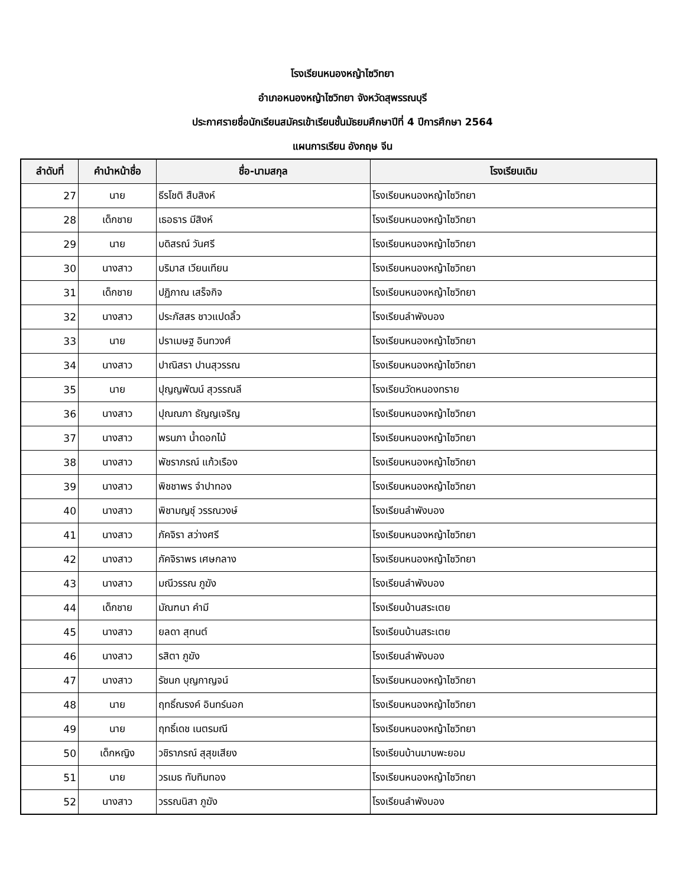โรงเรียนหนองหญ้าไซวิทยา
อำเภอหนองหญ้าไซวิทยา จังหวัดสุพรรณบุรี
ประกาศรายชื่อนักเรียนสมัครเข้าเรียนชั้นมัธยมศึกษาปีที่ 4 ปีการศึกษา 2564
แผนการเรียน อังกฤษ จีน
| ลำดับที่ | คำนำหน้าชื่อ | ชื่อ-นามสกุล | โรงเรียนเดิม |
| --- | --- | --- | --- |
| 27 | นาย | ธีรโชติ สืบสิงห์ | โรงเรียนหนองหญ้าไซวิทยา |
| 28 | เด็กชาย | เธอธาร มีสิงห์ | โรงเรียนหนองหญ้าไซวิทยา |
| 29 | นาย | บดิสรณ์ วันศรี | โรงเรียนหนองหญ้าไซวิทยา |
| 30 | นางสาว | บริมาส เวียนเทียน | โรงเรียนหนองหญ้าไซวิทยา |
| 31 | เด็กชาย | ปฏิภาณ เสร็จกิจ | โรงเรียนหนองหญ้าไซวิทยา |
| 32 | นางสาว | ประภัสสร ชาวแปดลิ้ว | โรงเรียนลำพังบอง |
| 33 | นาย | ปราเมษฐ อินทวงศ์ | โรงเรียนหนองหญ้าไซวิทยา |
| 34 | นางสาว | ปาณิสรา ปานสุวรรณ | โรงเรียนหนองหญ้าไซวิทยา |
| 35 | นาย | ปุญญพัฒน์ สุวรรณลี | โรงเรียนวัดหนองทราย |
| 36 | นางสาว | ปุณณภา ธัญญเจริญ | โรงเรียนหนองหญ้าไซวิทยา |
| 37 | นางสาว | พรนภา น้ำดอกไม้ | โรงเรียนหนองหญ้าไซวิทยา |
| 38 | นางสาว | พัชราภรณ์ แก้วเรือง | โรงเรียนหนองหญ้าไซวิทยา |
| 39 | นางสาว | พิชชาพร จำปาทอง | โรงเรียนหนองหญ้าไซวิทยา |
| 40 | นางสาว | พิชามญชุ์ วรรณวงษ์ | โรงเรียนลำพังบอง |
| 41 | นางสาว | ภัคจิรา สว่างศรี | โรงเรียนหนองหญ้าไซวิทยา |
| 42 | นางสาว | ภัคจิราพร เศษกลาง | โรงเรียนหนองหญ้าไซวิทยา |
| 43 | นางสาว | มณีวรรณ ภูฆัง | โรงเรียนลำพังบอง |
| 44 | เด็กชาย | มัณฑนา คำมี | โรงเรียนบ้านสระเตย |
| 45 | นางสาว | ยลดา สุทนต์ | โรงเรียนบ้านสระเตย |
| 46 | นางสาว | รสิตา ภูฆัง | โรงเรียนลำพังบอง |
| 47 | นางสาว | รัชนก บุญกาญจน์ | โรงเรียนหนองหญ้าไซวิทยา |
| 48 | นาย | ฤทธิ์ณรงค์ อินทร์นอก | โรงเรียนหนองหญ้าไซวิทยา |
| 49 | นาย | ฤทธิ์เดช เนตรมณี | โรงเรียนหนองหญ้าไซวิทยา |
| 50 | เด็กหญิง | วชิราภรณ์ สุสุขเสียง | โรงเรียนบ้านมาบพะยอม |
| 51 | นาย | วรเมธ ทับทิมทอง | โรงเรียนหนองหญ้าไซวิทยา |
| 52 | นางสาว | วรรณนิสา ภูฆัง | โรงเรียนลำพังบอง |